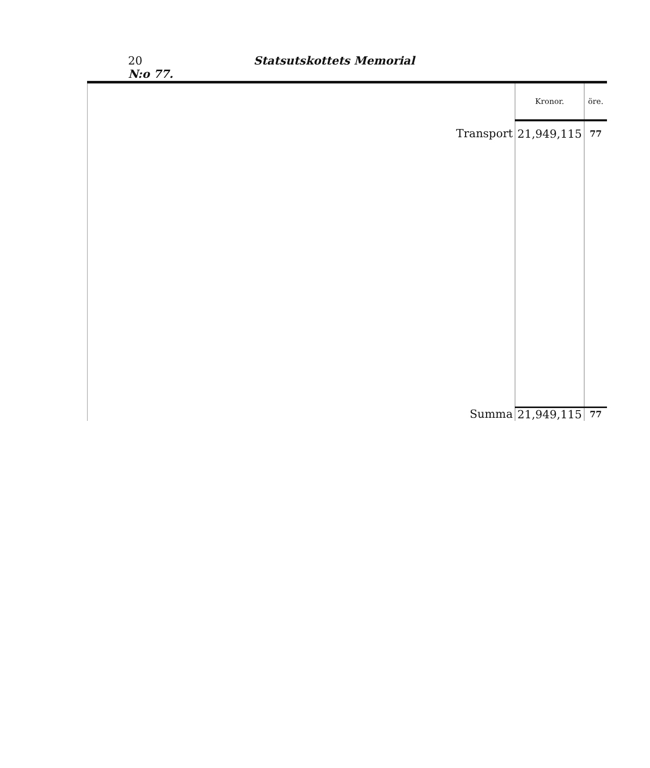20 Statsutskottets Memorial N:o 77.
| | Kronor. | öre. |
| --- | --- | --- |
| Transport | 21,949,115 | 77 |
| Summa | 21,949,115 | 77 |